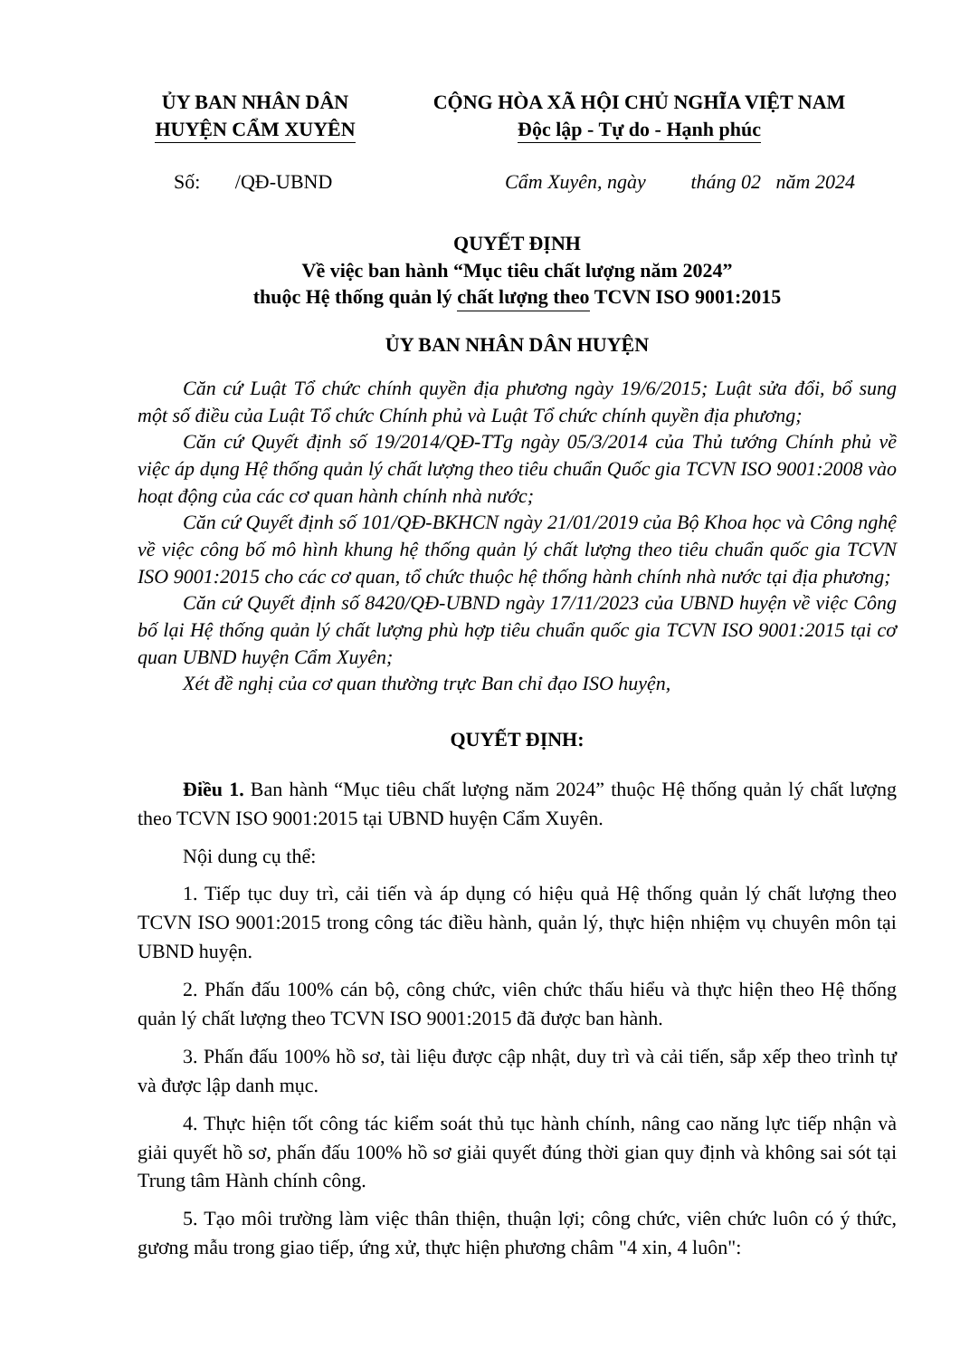ỦY BAN NHÂN DÂN
HUYỆN CẨM XUYÊN
CỘNG HÒA XÃ HỘI CHỦ NGHĨA VIỆT NAM
Độc lập - Tự do - Hạnh phúc
Số: /QĐ-UBND Cẩm Xuyên, ngày tháng 02 năm 2024
QUYẾT ĐỊNH
Về việc ban hành “Mục tiêu chất lượng năm 2024”
thuộc Hệ thống quản lý chất lượng theo TCVN ISO 9001:2015
ỦY BAN NHÂN DÂN HUYỆN
Căn cứ Luật Tổ chức chính quyền địa phương ngày 19/6/2015; Luật sửa đổi, bổ sung một số điều của Luật Tổ chức Chính phủ và Luật Tổ chức chính quyền địa phương;
Căn cứ Quyết định số 19/2014/QĐ-TTg ngày 05/3/2014 của Thủ tướng Chính phủ về việc áp dụng Hệ thống quản lý chất lượng theo tiêu chuẩn Quốc gia TCVN ISO 9001:2008 vào hoạt động của các cơ quan hành chính nhà nước;
Căn cứ Quyết định số 101/QĐ-BKHCN ngày 21/01/2019 của Bộ Khoa học và Công nghệ về việc công bố mô hình khung hệ thống quản lý chất lượng theo tiêu chuẩn quốc gia TCVN ISO 9001:2015 cho các cơ quan, tổ chức thuộc hệ thống hành chính nhà nước tại địa phương;
Căn cứ Quyết định số 8420/QĐ-UBND ngày 17/11/2023 của UBND huyện về việc Công bố lại Hệ thống quản lý chất lượng phù hợp tiêu chuẩn quốc gia TCVN ISO 9001:2015 tại cơ quan UBND huyện Cẩm Xuyên;
Xét đề nghị của cơ quan thường trực Ban chỉ đạo ISO huyện,
QUYẾT ĐỊNH:
Điều 1. Ban hành “Mục tiêu chất lượng năm 2024” thuộc Hệ thống quản lý chất lượng theo TCVN ISO 9001:2015 tại UBND huyện Cẩm Xuyên.
Nội dung cụ thể:
1. Tiếp tục duy trì, cải tiến và áp dụng có hiệu quả Hệ thống quản lý chất lượng theo TCVN ISO 9001:2015 trong công tác điều hành, quản lý, thực hiện nhiệm vụ chuyên môn tại UBND huyện.
2. Phấn đấu 100% cán bộ, công chức, viên chức thấu hiểu và thực hiện theo Hệ thống quản lý chất lượng theo TCVN ISO 9001:2015 đã được ban hành.
3. Phấn đấu 100% hồ sơ, tài liệu được cập nhật, duy trì và cải tiến, sắp xếp theo trình tự và được lập danh mục.
4. Thực hiện tốt công tác kiểm soát thủ tục hành chính, nâng cao năng lực tiếp nhận và giải quyết hồ sơ, phấn đấu 100% hồ sơ giải quyết đúng thời gian quy định và không sai sót tại Trung tâm Hành chính công.
5. Tạo môi trường làm việc thân thiện, thuận lợi; công chức, viên chức luôn có ý thức, gương mẫu trong giao tiếp, ứng xử, thực hiện phương châm "4 xin, 4 luôn":